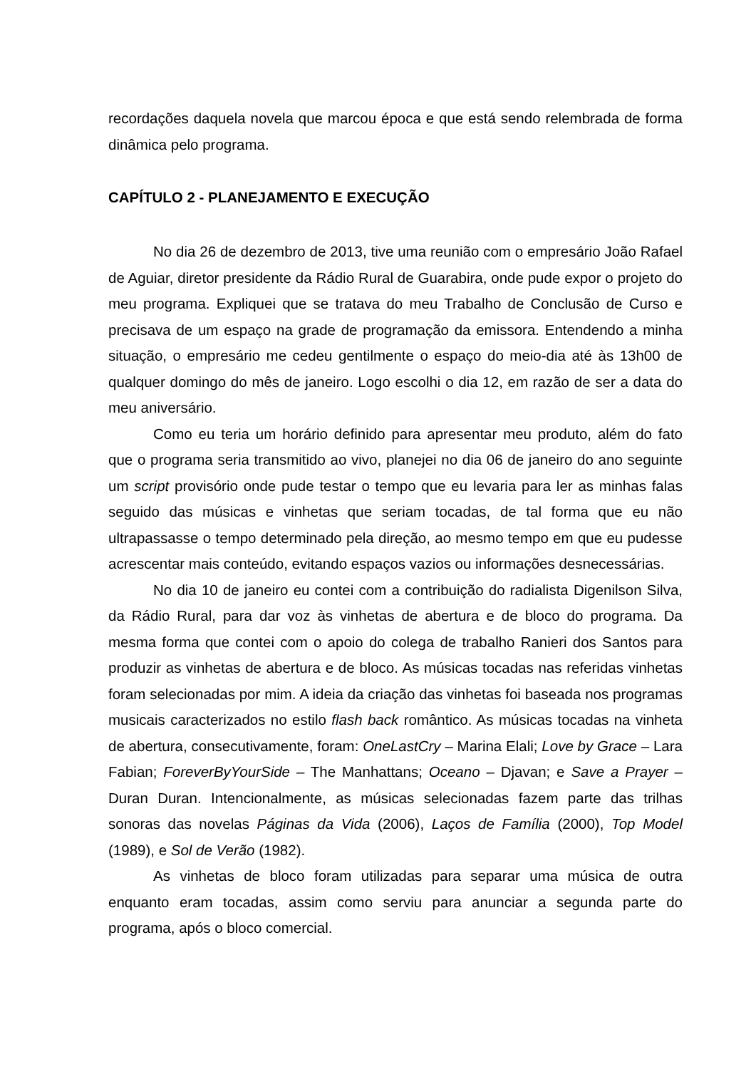recordações daquela novela que marcou época e que está sendo relembrada de forma dinâmica pelo programa.
CAPÍTULO 2 - PLANEJAMENTO E EXECUÇÃO
No dia 26 de dezembro de 2013, tive uma reunião com o empresário João Rafael de Aguiar, diretor presidente da Rádio Rural de Guarabira, onde pude expor o projeto do meu programa. Expliquei que se tratava do meu Trabalho de Conclusão de Curso e precisava de um espaço na grade de programação da emissora. Entendendo a minha situação, o empresário me cedeu gentilmente o espaço do meio-dia até às 13h00 de qualquer domingo do mês de janeiro. Logo escolhi o dia 12, em razão de ser a data do meu aniversário.
Como eu teria um horário definido para apresentar meu produto, além do fato que o programa seria transmitido ao vivo, planejei no dia 06 de janeiro do ano seguinte um script provisório onde pude testar o tempo que eu levaria para ler as minhas falas seguido das músicas e vinhetas que seriam tocadas, de tal forma que eu não ultrapassasse o tempo determinado pela direção, ao mesmo tempo em que eu pudesse acrescentar mais conteúdo, evitando espaços vazios ou informações desnecessárias.
No dia 10 de janeiro eu contei com a contribuição do radialista Digenilson Silva, da Rádio Rural, para dar voz às vinhetas de abertura e de bloco do programa. Da mesma forma que contei com o apoio do colega de trabalho Ranieri dos Santos para produzir as vinhetas de abertura e de bloco. As músicas tocadas nas referidas vinhetas foram selecionadas por mim. A ideia da criação das vinhetas foi baseada nos programas musicais caracterizados no estilo flash back romântico. As músicas tocadas na vinheta de abertura, consecutivamente, foram: OneLastCry – Marina Elali; Love by Grace – Lara Fabian; ForeverByYourSide – The Manhattans; Oceano – Djavan; e Save a Prayer – Duran Duran. Intencionalmente, as músicas selecionadas fazem parte das trilhas sonoras das novelas Páginas da Vida (2006), Laços de Família (2000), Top Model (1989), e Sol de Verão (1982).
As vinhetas de bloco foram utilizadas para separar uma música de outra enquanto eram tocadas, assim como serviu para anunciar a segunda parte do programa, após o bloco comercial.